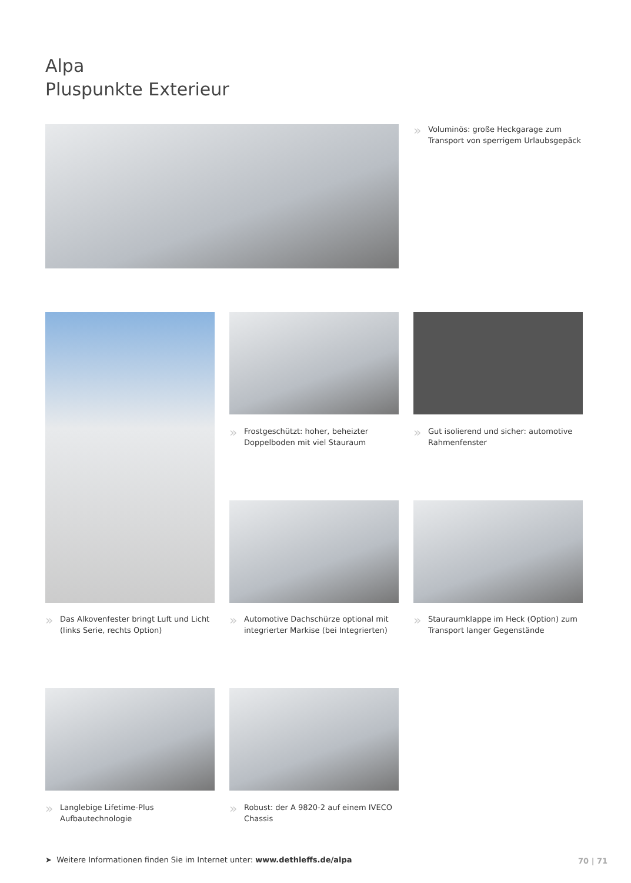Alpa
Pluspunkte Exterieur
» Voluminös: große Heckgarage zum Transport von sperrigem Urlaubsgepäck
» Frostgeschützt: hoher, beheizter Doppelboden mit viel Stauraum
» Gut isolierend und sicher: automotive Rahmenfenster
» Das Alkovenfester bringt Luft und Licht (links Serie, rechts Option)
» Automotive Dachschürze optional mit integrierter Markise (bei Integrierten)
» Stauraumklappe im Heck (Option) zum Transport langer Gegenstände
» Langlebige Lifetime-Plus Aufbautechnologie
» Robust: der A 9820-2 auf einem IVECO Chassis
➤ Weitere Informationen finden Sie im Internet unter: www.dethleffs.de/alpa
70 | 71